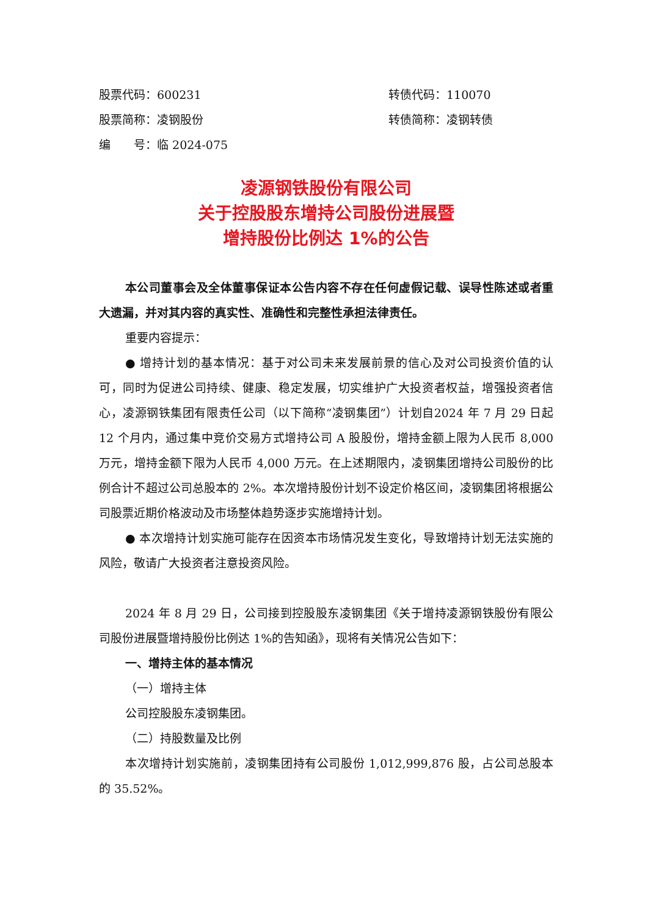股票代码：600231 转债代码：110070
股票简称：凌钢股份 转债简称：凌钢转债
编　　号：临 2024-075
凌源钢铁股份有限公司
关于控股股东增持公司股份进展暨
增持股份比例达 1%的公告
本公司董事会及全体董事保证本公告内容不存在任何虚假记载、误导性陈述或者重大遗漏，并对其内容的真实性、准确性和完整性承担法律责任。
重要内容提示：
● 增持计划的基本情况：基于对公司未来发展前景的信心及对公司投资价值的认可，同时为促进公司持续、健康、稳定发展，切实维护广大投资者权益，增强投资者信心，凌源钢铁集团有限责任公司（以下简称“凌钢集团”）计划自2024 年 7 月 29 日起 12 个月内，通过集中竞价交易方式增持公司 A 股股份，增持金额上限为人民币 8,000 万元，增持金额下限为人民币 4,000 万元。在上述期限内，凌钢集团增持公司股份的比例合计不超过公司总股本的 2%。本次增持股份计划不设定价格区间，凌钢集团将根据公司股票近期价格波动及市场整体趋势逐步实施增持计划。
● 本次增持计划实施可能存在因资本市场情况发生变化，导致增持计划无法实施的风险，敬请广大投资者注意投资风险。
2024 年 8 月 29 日，公司接到控股股东凌钢集团《关于增持凌源钢铁股份有限公司股份进展暨增持股份比例达 1%的告知函》，现将有关情况公告如下：
一、增持主体的基本情况
（一）增持主体
公司控股股东凌钢集团。
（二）持股数量及比例
本次增持计划实施前，凌钢集团持有公司股份 1,012,999,876 股，占公司总股本的 35.52%。